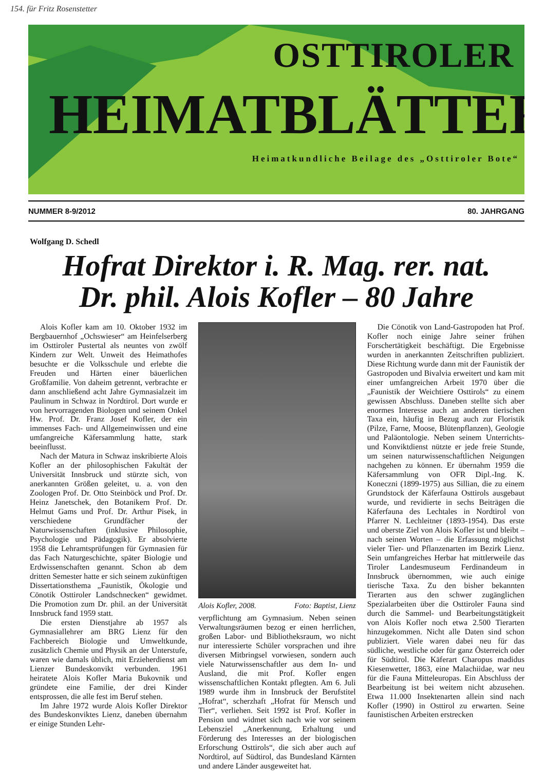154. für Fritz Rosenstetter
OSTTIROLER
HEIMATBLÄTTER
Heimatkundliche Beilage des „Osttiroler Bote“
NUMMER 8-9/2012 80. JAHRGANG
Wolfgang D. Schedl
Hofrat Direktor i. R. Mag. rer. nat.
Dr. phil. Alois Kofler – 80 Jahre
Alois Kofler kam am 10. Oktober 1932 im Bergbauernhof „Ochswieser“ am Heinfelserberg im Osttiroler Pustertal als neuntes von zwölf Kindern zur Welt. Unweit des Heimathofes besuchte er die Volksschule und erlebte die Freuden und Härten einer bäuerlichen Großfamilie. Von daheim getrennt, verbrachte er dann anschließend acht Jahre Gymnasialzeit im Paulinum in Schwaz in Nordtirol. Dort wurde er von hervorragenden Biologen und seinem Onkel Hw. Prof. Dr. Franz Josef Kofler, der ein immenses Fach- und Allgemeinwissen und eine umfangreiche Käfersammlung hatte, stark beeinflusst.
Nach der Matura in Schwaz inskribierte Alois Kofler an der philosophischen Fakultät der Universität Innsbruck und stürzte sich, von anerkannten Größen geleitet, u. a. von den Zoologen Prof. Dr. Otto Steinböck und Prof. Dr. Heinz Janetschek, den Botanikern Prof. Dr. Helmut Gams und Prof. Dr. Arthur Pisek, in verschiedene Grundfächer der Naturwissenschaften (inklusive Philosophie, Psychologie und Pädagogik). Er absolvierte 1958 die Lehramtsprüfungen für Gymnasien für das Fach Naturgeschichte, später Biologie und Erdwissenschaften genannt. Schon ab dem dritten Semester hatte er sich seinem zukünftigen Dissertationsthema „Faunistik, Ökologie und Cönotik Osttiroler Landschnecken“ gewidmet. Die Promotion zum Dr. phil. an der Universität Innsbruck fand 1959 statt.
Die ersten Dienstjahre ab 1957 als Gymnasiallehrer am BRG Lienz für den Fachbereich Biologie und Umweltkunde, zusätzlich Chemie und Physik an der Unterstufe, waren wie damals üblich, mit Erzieherdienst am Lienzer Bundeskonvikt verbunden. 1961 heiratete Alois Kofler Maria Bukovnik und gründete eine Familie, der drei Kinder entsprossen, die alle fest im Beruf stehen.
Im Jahre 1972 wurde Alois Kofler Direktor des Bundeskonviktes Lienz, daneben übernahm er einige Stunden Lehr-
Alois Kofler, 2008. Foto: Baptist, Lienz
verpflichtung am Gymnasium. Neben seinen Verwaltungsräumen bezog er einen herrlichen, großen Labor- und Bibliotheksraum, wo nicht nur interessierte Schüler vorsprachen und ihre diversen Mitbringsel vorwiesen, sondern auch viele Naturwissenschaftler aus dem In- und Ausland, die mit Prof. Kofler engen wissenschaftlichen Kontakt pflegten. Am 6. Juli 1989 wurde ihm in Innsbruck der Berufstitel „Hofrat“, scherzhaft „Hofrat für Mensch und Tier“, verliehen. Seit 1992 ist Prof. Kofler in Pension und widmet sich nach wie vor seinem Lebensziel „Anerkennung, Erhaltung und Förderung des Interesses an der biologischen Erforschung Osttirols“, die sich aber auch auf Nordtirol, auf Südtirol, das Bundesland Kärnten und andere Länder ausgeweitet hat.
Die Cönotik von Land-Gastropoden hat Prof. Kofler noch einige Jahre seiner frühen Forschertätigkeit beschäftigt. Die Ergebnisse wurden in anerkannten Zeitschriften publiziert. Diese Richtung wurde dann mit der Faunistik der Gastropoden und Bivalvia erweitert und kam mit einer umfangreichen Arbeit 1970 über die „Faunistik der Weichtiere Osttirols“ zu einem gewissen Abschluss. Daneben stellte sich aber enormes Interesse auch an anderen tierischen Taxa ein, häufig in Bezug auch zur Floristik (Pilze, Farne, Moose, Blütenpflanzen), Geologie und Paläontologie. Neben seinem Unterrichts- und Konviktdienst nützte er jede freie Stunde, um seinen naturwissenschaftlichen Neigungen nachgehen zu können. Er übernahm 1959 die Käfersammlung von OFR Dipl.-Ing. K. Koneczni (1899-1975) aus Sillian, die zu einem Grundstock der Käferfauna Osttirols ausgebaut wurde, und revidierte in sechs Beiträgen die Käferfauna des Lechtales in Nordtirol von Pfarrer N. Lechleitner (1893-1954). Das erste und oberste Ziel von Alois Kofler ist und bleibt – nach seinen Worten – die Erfassung möglichst vieler Tier- und Pflanzenarten im Bezirk Lienz. Sein umfangreiches Herbar hat mittlerweile das Tiroler Landesmuseum Ferdinandeum in Innsbruck übernommen, wie auch einige tierische Taxa. Zu den bisher bekannten Tierarten aus den schwer zugänglichen Spezialarbeiten über die Osttiroler Fauna sind durch die Sammel- und Bearbeitungstätigkeit von Alois Kofler noch etwa 2.500 Tierarten hinzugekommen. Nicht alle Daten sind schon publiziert. Viele waren dabei neu für das südliche, westliche oder für ganz Österreich oder für Südtirol. Die Käferart Charopus madidus Kiesenwetter, 1863, eine Malachiidae, war neu für die Fauna Mitteleuropas. Ein Abschluss der Bearbeitung ist bei weitem nicht abzusehen. Etwa 11.000 Insektenarten allein sind nach Kofler (1990) in Osttirol zu erwarten. Seine faunistischen Arbeiten erstrecken